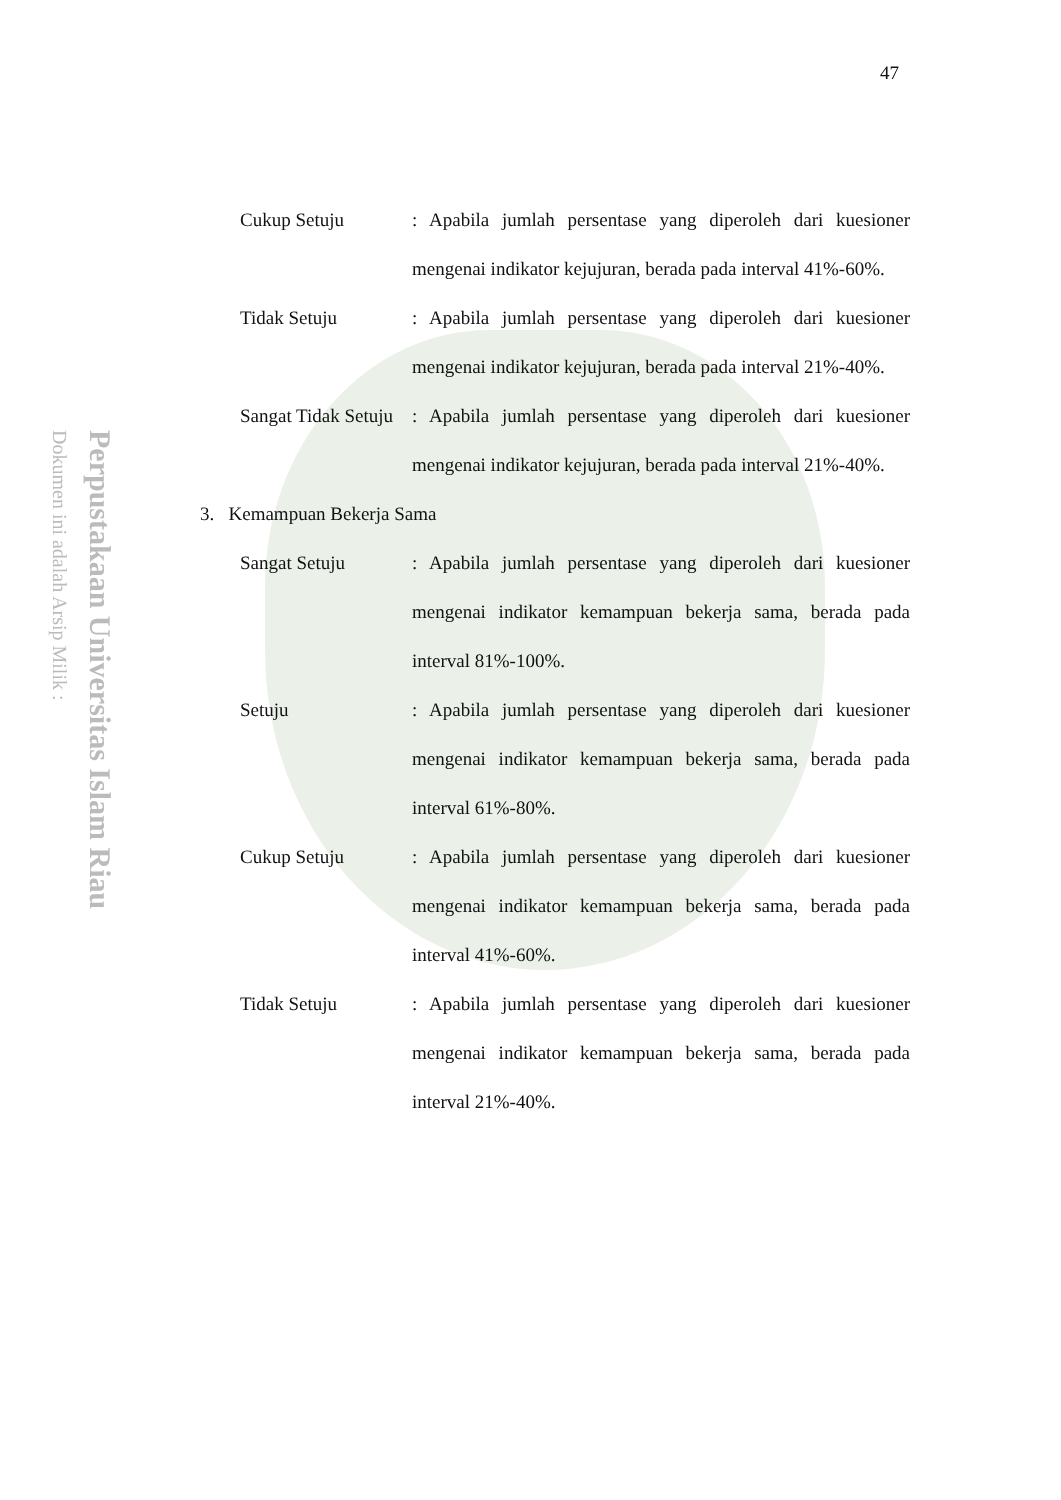47
Perpustakaan Universitas Islam Riau
Dokumen ini adalah Arsip Milik :
Cukup Setuju : Apabila jumlah persentase yang diperoleh dari kuesioner mengenai indikator kejujuran, berada pada interval 41%-60%.
Tidak Setuju : Apabila jumlah persentase yang diperoleh dari kuesioner mengenai indikator kejujuran, berada pada interval 21%-40%.
Sangat Tidak Setuju
: Apabila jumlah persentase yang diperoleh dari kuesioner mengenai indikator kejujuran, berada pada interval 21%-40%.
3. Kemampuan Bekerja Sama
Sangat Setuju : Apabila jumlah persentase yang diperoleh dari kuesioner mengenai indikator kemampuan bekerja sama, berada pada interval 81%-100%.
Setuju : Apabila jumlah persentase yang diperoleh dari kuesioner mengenai indikator kemampuan bekerja sama, berada pada interval 61%-80%.
Cukup Setuju : Apabila jumlah persentase yang diperoleh dari kuesioner mengenai indikator kemampuan bekerja sama, berada pada interval 41%-60%.
Tidak Setuju : Apabila jumlah persentase yang diperoleh dari kuesioner mengenai indikator kemampuan bekerja sama, berada pada interval 21%-40%.